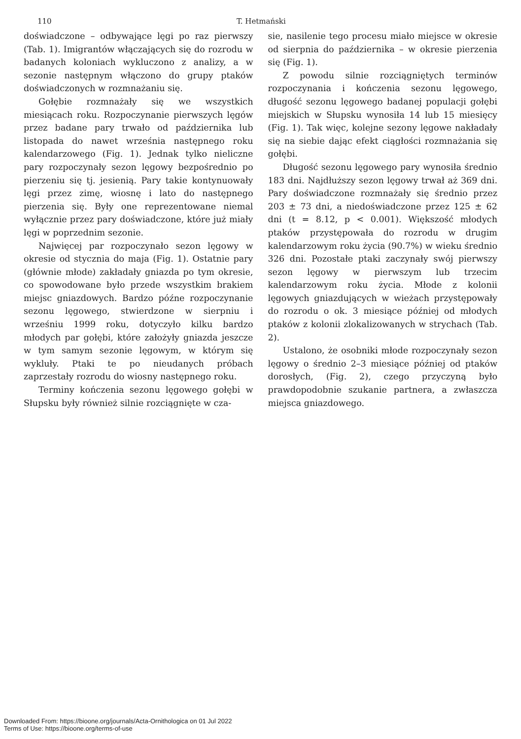110 T. Hetmański
doświadczone – odbywające lęgi po raz pierwszy (Tab. 1). Imigrantów włączających się do rozrodu w badanych koloniach wykluczono z analizy, a w sezonie następnym włączono do grupy ptaków doświadczonych w rozmnażaniu się.
Gołębie rozmnażały się we wszystkich miesiącach roku. Rozpoczynanie pierwszych lęgów przez badane pary trwało od października lub listopada do nawet września następnego roku kalendarzowego (Fig. 1). Jednak tylko nieliczne pary rozpoczynały sezon lęgowy bezpośrednio po pierzeniu się tj. jesienią. Pary takie kontynuowały lęgi przez zimę, wiosnę i lato do następnego pierzenia się. Były one reprezentowane niemal wyłącznie przez pary doświadczone, które już miały lęgi w poprzednim sezonie.
Najwięcej par rozpoczynało sezon lęgowy w okresie od stycznia do maja (Fig. 1). Ostatnie pary (głównie młode) zakładały gniazda po tym okresie, co spowodowane było przede wszystkim brakiem miejsc gniazdowych. Bardzo późne rozpoczynanie sezonu lęgowego, stwierdzone w sierpniu i wrześniu 1999 roku, dotyczyło kilku bardzo młodych par gołębi, które założyły gniazda jeszcze w tym samym sezonie lęgowym, w którym się wykluły. Ptaki te po nieudanych próbach zaprzestały rozrodu do wiosny następnego roku.
Terminy kończenia sezonu lęgowego gołębi w Słupsku były również silnie rozciągnięte w cza-
sie, nasilenie tego procesu miało miejsce w okresie od sierpnia do października – w okresie pierzenia się (Fig. 1).
Z powodu silnie rozciągniętych terminów rozpoczynania i kończenia sezonu lęgowego, długość sezonu lęgowego badanej populacji gołębi miejskich w Słupsku wynosiła 14 lub 15 miesięcy (Fig. 1). Tak więc, kolejne sezony lęgowe nakładały się na siebie dając efekt ciągłości rozmnażania się gołębi.
Długość sezonu lęgowego pary wynosiła średnio 183 dni. Najdłuższy sezon lęgowy trwał aż 369 dni. Pary doświadczone rozmnażały się średnio przez 203 ± 73 dni, a niedoświadczone przez 125 ± 62 dni (t = 8.12, p < 0.001). Większość młodych ptaków przystępowała do rozrodu w drugim kalendarzowym roku życia (90.7%) w wieku średnio 326 dni. Pozostałe ptaki zaczynały swój pierwszy sezon lęgowy w pierwszym lub trzecim kalendarzowym roku życia. Młode z kolonii lęgowych gniazdujących w wieżach przystępowały do rozrodu o ok. 3 miesiące później od młodych ptaków z kolonii zlokalizowanych w strychach (Tab. 2).
Ustalono, że osobniki młode rozpoczynały sezon lęgowy o średnio 2–3 miesiące później od ptaków dorosłych, (Fig. 2), czego przyczyną było prawdopodobnie szukanie partnera, a zwłaszcza miejsca gniazdowego.
Downloaded From: https://bioone.org/journals/Acta-Ornithologica on 01 Jul 2022
Terms of Use: https://bioone.org/terms-of-use